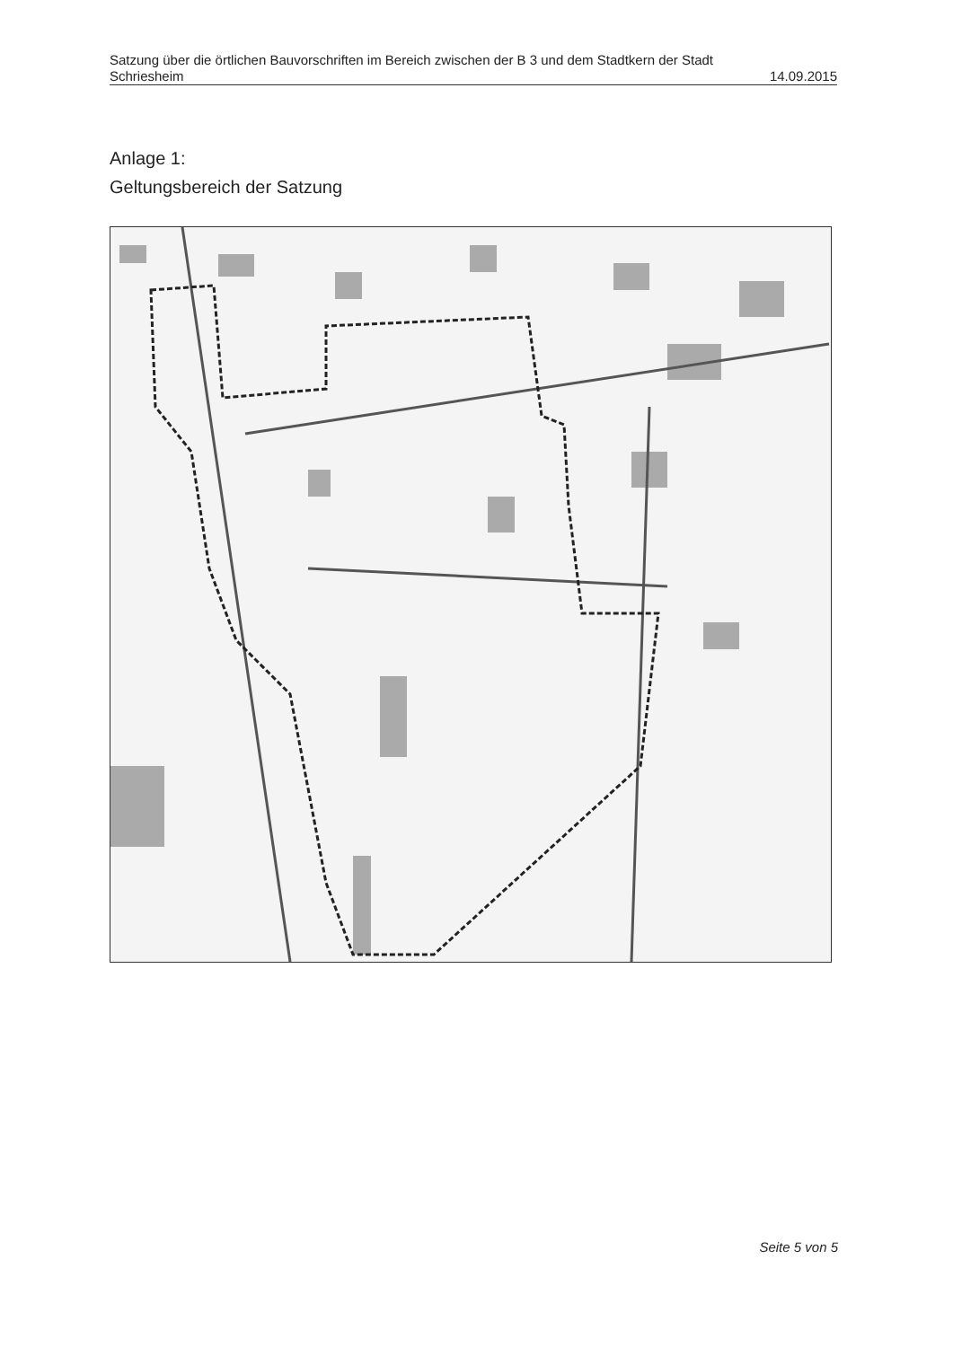Satzung über die örtlichen Bauvorschriften im Bereich zwischen der B 3 und dem Stadtkern der Stadt
Schriesheim 14.09.2015
Anlage 1:
Geltungsbereich der Satzung
Seite 5 von 5